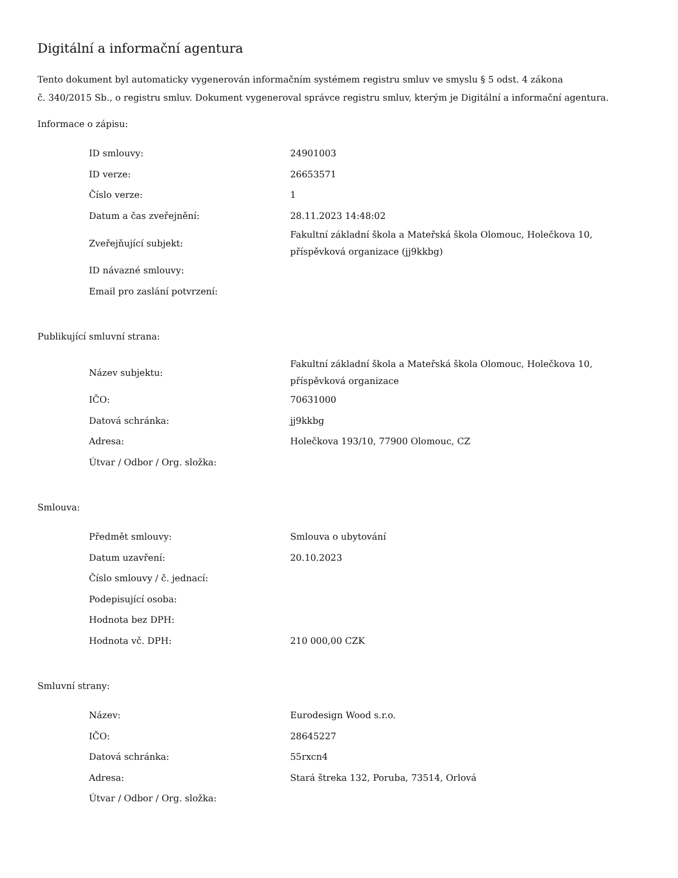Digitální a informační agentura
Tento dokument byl automaticky vygenerován informačním systémem registru smluv ve smyslu § 5 odst. 4 zákona
č. 340/2015 Sb., o registru smluv. Dokument vygeneroval správce registru smluv, kterým je Digitální a informační agentura.
Informace o zápisu:
| ID smlouvy: | 24901003 |
| ID verze: | 26653571 |
| Číslo verze: | 1 |
| Datum a čas zveřejnění: | 28.11.2023 14:48:02 |
| Zveřejňující subjekt: | Fakultní základní škola a Mateřská škola Olomouc, Holečkova 10, příspěvková organizace (jj9kkbg) |
| ID návazné smlouvy: | |
| Email pro zaslání potvrzení: | |
Publikující smluvní strana:
| Název subjektu: | Fakultní základní škola a Mateřská škola Olomouc, Holečkova 10, příspěvková organizace |
| IČO: | 70631000 |
| Datová schránka: | jj9kkbg |
| Adresa: | Holečkova 193/10, 77900 Olomouc, CZ |
| Útvar / Odbor / Org. složka: | |
Smlouva:
| Předmět smlouvy: | Smlouva o ubytování |
| Datum uzavření: | 20.10.2023 |
| Číslo smlouvy / č. jednací: | |
| Podepisující osoba: | |
| Hodnota bez DPH: | |
| Hodnota vč. DPH: | 210 000,00 CZK |
Smluvní strany:
| Název: | Eurodesign Wood s.r.o. |
| IČO: | 28645227 |
| Datová schránka: | 55rxcn4 |
| Adresa: | Stará štreka 132, Poruba, 73514, Orlová |
| Útvar / Odbor / Org. složka: | |